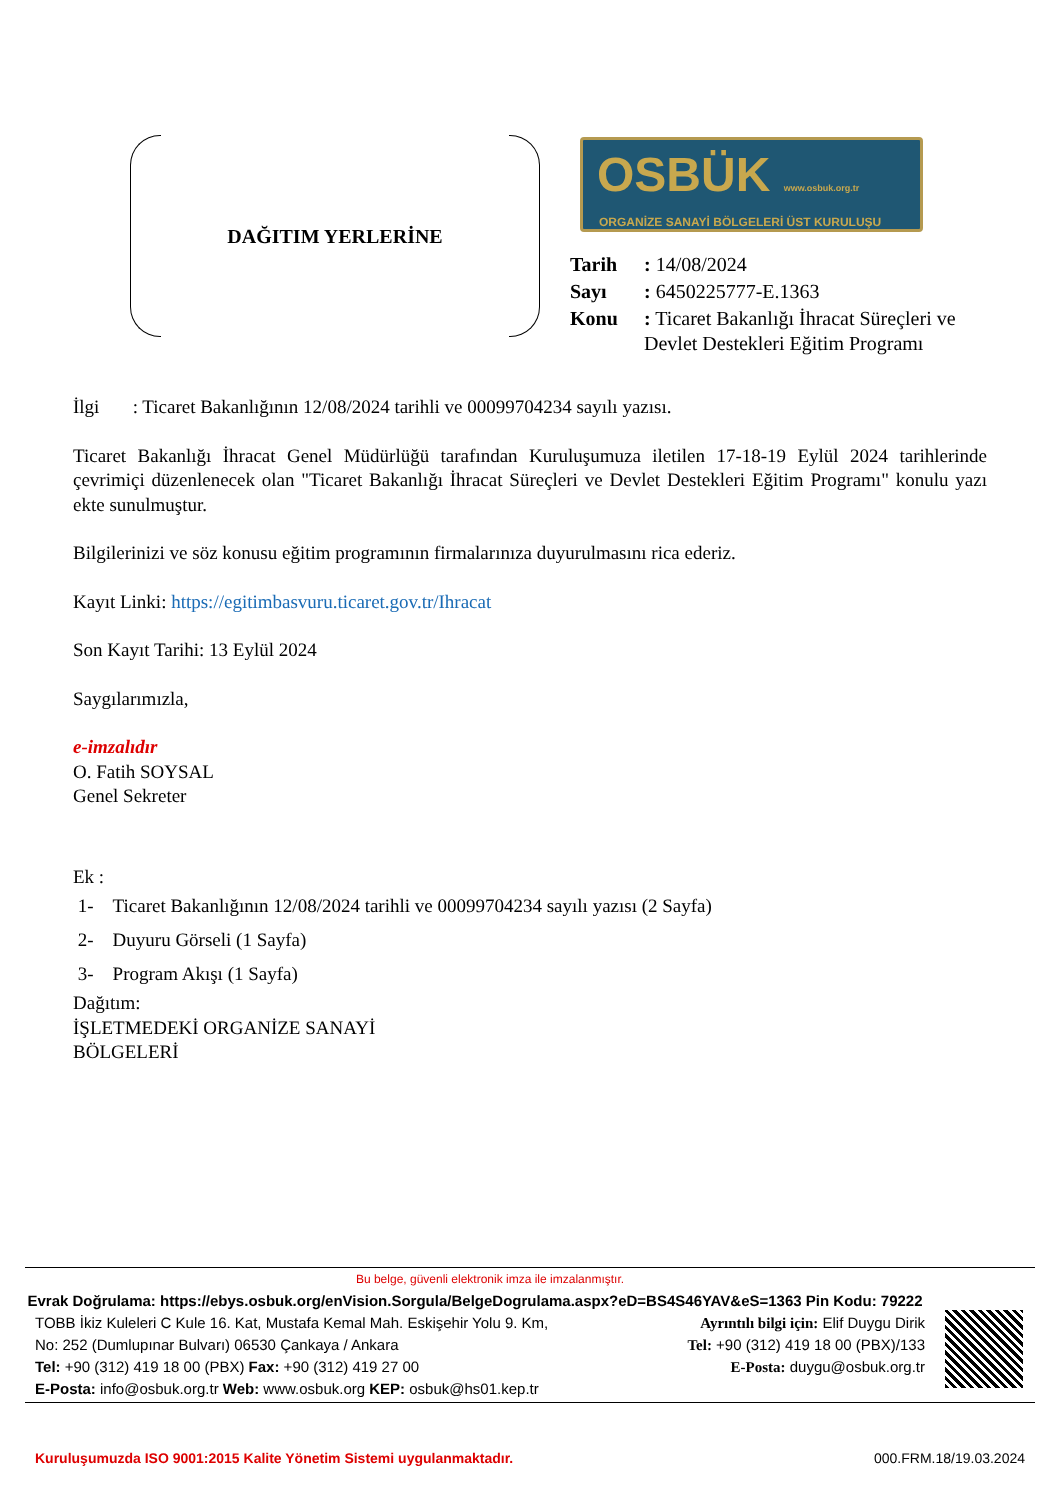DAĞITIM YERLERİNE
OSBÜK www.osbuk.org.tr
ORGANİZE SANAYİ BÖLGELERİ ÜST KURULUŞU
| Tarih | : 14/08/2024 |
| Sayı | : 6450225777-E.1363 |
| Konu | : Ticaret Bakanlığı İhracat Süreçleri ve Devlet Destekleri Eğitim Programı |
İlgi : Ticaret Bakanlığının 12/08/2024 tarihli ve 00099704234 sayılı yazısı.
Ticaret Bakanlığı İhracat Genel Müdürlüğü tarafından Kuruluşumuza iletilen 17-18-19 Eylül 2024 tarihlerinde çevrimiçi düzenlenecek olan "Ticaret Bakanlığı İhracat Süreçleri ve Devlet Destekleri Eğitim Programı" konulu yazı ekte sunulmuştur.
Bilgilerinizi ve söz konusu eğitim programının firmalarınıza duyurulmasını rica ederiz.
Kayıt Linki: https://egitimbasvuru.ticaret.gov.tr/Ihracat
Son Kayıt Tarihi: 13 Eylül 2024
Saygılarımızla,
e-imzalıdır
O. Fatih SOYSAL
Genel Sekreter
Ek :
1- Ticaret Bakanlığının 12/08/2024 tarihli ve 00099704234 sayılı yazısı (2 Sayfa)
2- Duyuru Görseli (1 Sayfa)
3- Program Akışı (1 Sayfa)
Dağıtım:
İŞLETMEDEKİ ORGANİZE SANAYİ
BÖLGELERİ
Bu belge, güvenli elektronik imza ile imzalanmıştır.
Evrak Doğrulama: https://ebys.osbuk.org/enVision.Sorgula/BelgeDogrulama.aspx?eD=BS4S46YAV&eS=1363 Pin Kodu: 79222
TOBB İkiz Kuleleri C Kule 16. Kat, Mustafa Kemal Mah. Eskişehir Yolu 9. Km,
No: 252 (Dumlupınar Bulvarı) 06530 Çankaya / Ankara
Tel: +90 (312) 419 18 00 (PBX) Fax: +90 (312) 419 27 00
E-Posta: info@osbuk.org.tr Web: www.osbuk.org KEP: osbuk@hs01.kep.tr
Ayrıntılı bilgi için: Elif Duygu Dirik
Tel: +90 (312) 419 18 00 (PBX)/133
E-Posta: duygu@osbuk.org.tr
Kuruluşumuzda ISO 9001:2015 Kalite Yönetim Sistemi uygulanmaktadır. 000.FRM.18/19.03.2024